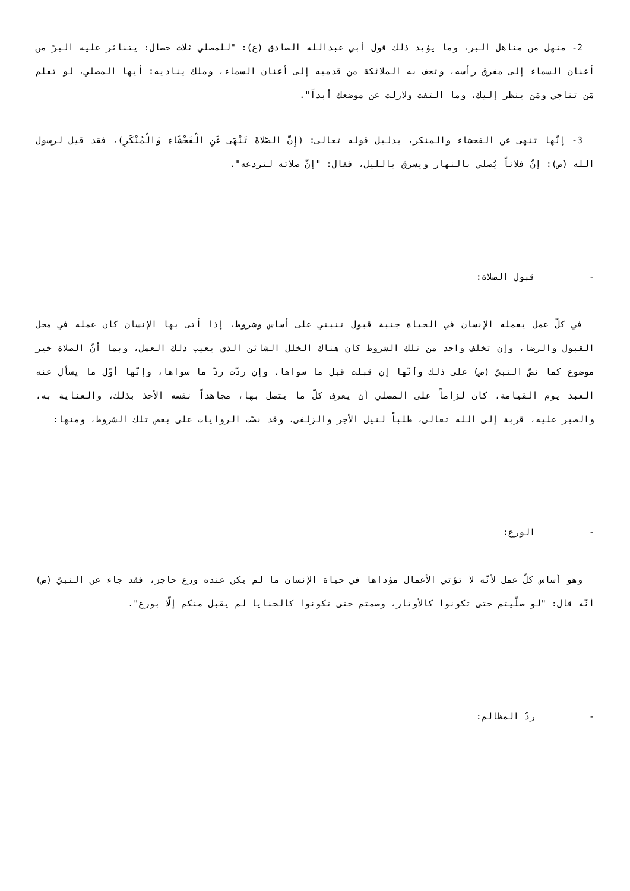2- منهل من مناهل البر، وما يؤيد ذلك قول أبي عبدالله الصادق (ع): "للمصلي ثلاث خصال: يتناثر عليه البرّ من أعنان السماء إلى مفرق رأسه، وتحف به الملائكة من قدميه إلى أعنان السماء، وملك يناديه: أيها المصلي، لو تعلم مَن تناجي ومَن ينظر إليك، وما التفت ولازلت عن موضعك أبداً".
3- إنّها تنهى عن الفحشاء والمنكر، بدليل قوله تعالى: (إِنَّ الصَّلاةَ تَنْهَى عَنِ الْفَحْشَاءِ وَالْمُنْكَرِ)، فقد قيل لرسول الله (ص): إنّ فلاناً يُصلي بالنهار ويسرق بالليل، فقال: "إنّ صلاته لتردعه".
- قبول الصلاة:
في كلّ عمل يعمله الإنسان في الحياة جنبة قبول تنبني على أساس وشروط، إذا أتى بها الإنسان كان عمله في محل القبول والرضا، وإن تخلف واحد من تلك الشروط كان هناك الخلل الشائن الذي يعيب ذلك العمل، وبما أنّ الصلاة خير موضوع كما نصّ النبيّ (ص) على ذلك وأنّها إن قبلت قبل ما سواها، وإن ردّت ردّ ما سواها، وإنّها أوّل ما يسأل عنه العبد يوم القيامة، كان لزاماً على المصلي أن يعرف كلّ ما يتصل بها، مجاهداً نفسه الأخذ بذلك، والعناية به، والصبر عليه، قربة إلى الله تعالى، طلباً لنيل الأجر والزلفى، وقد نصّت الروايات على بعض تلك الشروط، ومنها:
- الورع:
وهو أساس كلّ عمل لأنّه لا تؤتي الأعمال مؤداها في حياة الإنسان ما لم يكن عنده ورع حاجز، فقد جاء عن النبيّ (ص) أنّه قال: "لو صلّيتم حتى تكونوا كالأوتار، وصمتم حتى تكونوا كالحنايا لم يقبل منكم إلّا بورع".
- ردّ المظالم: